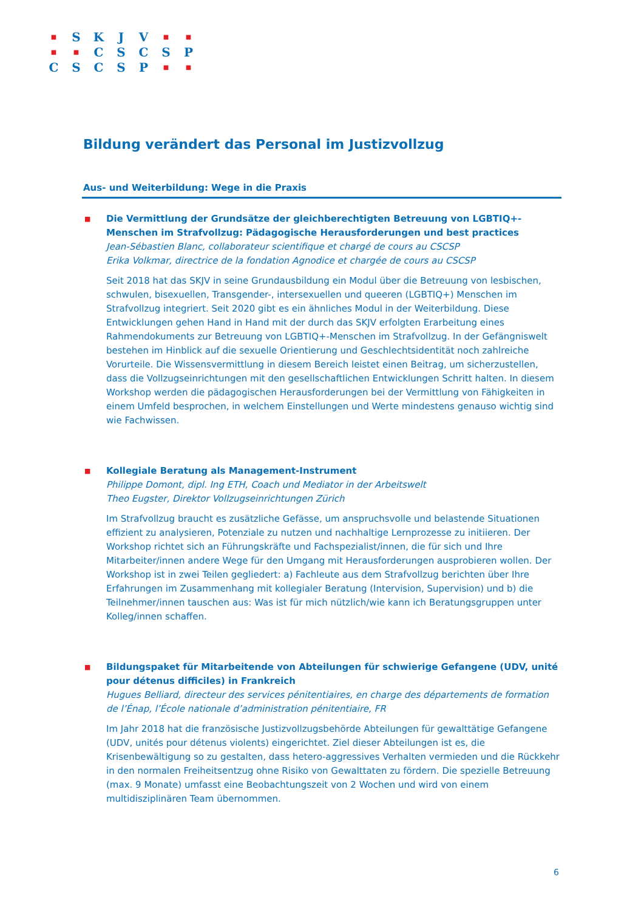| ■ | S | K | J | V | ■ | ■ |
| ■ | ■ | C | S | C | S | P |
| C | S | C | S | P | ■ | ■ |
Bildung verändert das Personal im Justizvollzug
Aus- und Weiterbildung: Wege in die Praxis
■
Die Vermittlung der Grundsätze der gleichberechtigten Betreuung von LGBTIQ+-Menschen im Strafvollzug: Pädagogische Herausforderungen und best practices
Jean-Sébastien Blanc, collaborateur scientifique et chargé de cours au CSCSP
Erika Volkmar, directrice de la fondation Agnodice et chargée de cours au CSCSP
Seit 2018 hat das SKJV in seine Grundausbildung ein Modul über die Betreuung von lesbischen, schwulen, bisexuellen, Transgender-, intersexuellen und queeren (LGBTIQ+) Menschen im Strafvollzug integriert. Seit 2020 gibt es ein ähnliches Modul in der Weiterbildung. Diese Entwicklungen gehen Hand in Hand mit der durch das SKJV erfolgten Erarbeitung eines Rahmendokuments zur Betreuung von LGBTIQ+-Menschen im Strafvollzug. In der Gefängniswelt bestehen im Hinblick auf die sexuelle Orientierung und Geschlechtsidentität noch zahlreiche Vorurteile. Die Wissensvermittlung in diesem Bereich leistet einen Beitrag, um sicherzustellen, dass die Vollzugseinrichtungen mit den gesellschaftlichen Entwicklungen Schritt halten. In diesem Workshop werden die pädagogischen Herausforderungen bei der Vermittlung von Fähigkeiten in einem Umfeld besprochen, in welchem Einstellungen und Werte mindestens genauso wichtig sind wie Fachwissen.
■
Kollegiale Beratung als Management-Instrument
Philippe Domont, dipl. Ing ETH, Coach und Mediator in der Arbeitswelt
Theo Eugster, Direktor Vollzugseinrichtungen Zürich
Im Strafvollzug braucht es zusätzliche Gefässe, um anspruchsvolle und belastende Situationen effizient zu analysieren, Potenziale zu nutzen und nachhaltige Lernprozesse zu initiieren. Der Workshop richtet sich an Führungskräfte und Fachspezialist/innen, die für sich und Ihre Mitarbeiter/innen andere Wege für den Umgang mit Herausforderungen ausprobieren wollen. Der Workshop ist in zwei Teilen gegliedert: a) Fachleute aus dem Strafvollzug berichten über Ihre Erfahrungen im Zusammenhang mit kollegialer Beratung (Intervision, Supervision) und b) die Teilnehmer/innen tauschen aus: Was ist für mich nützlich/wie kann ich Beratungsgruppen unter Kolleg/innen schaffen.
■
Bildungspaket für Mitarbeitende von Abteilungen für schwierige Gefangene (UDV, unité pour détenus difficiles) in Frankreich
Hugues Belliard, directeur des services pénitentiaires, en charge des départements de formation de l’Énap, l’École nationale d’administration pénitentiaire, FR
Im Jahr 2018 hat die französische Justizvollzugsbehörde Abteilungen für gewalttätige Gefangene (UDV, unités pour détenus violents) eingerichtet. Ziel dieser Abteilungen ist es, die Krisenbewältigung so zu gestalten, dass hetero-aggressives Verhalten vermieden und die Rückkehr in den normalen Freiheitsentzug ohne Risiko von Gewalttaten zu fördern. Die spezielle Betreuung (max. 9 Monate) umfasst eine Beobachtungszeit von 2 Wochen und wird von einem multidisziplinären Team übernommen.
6